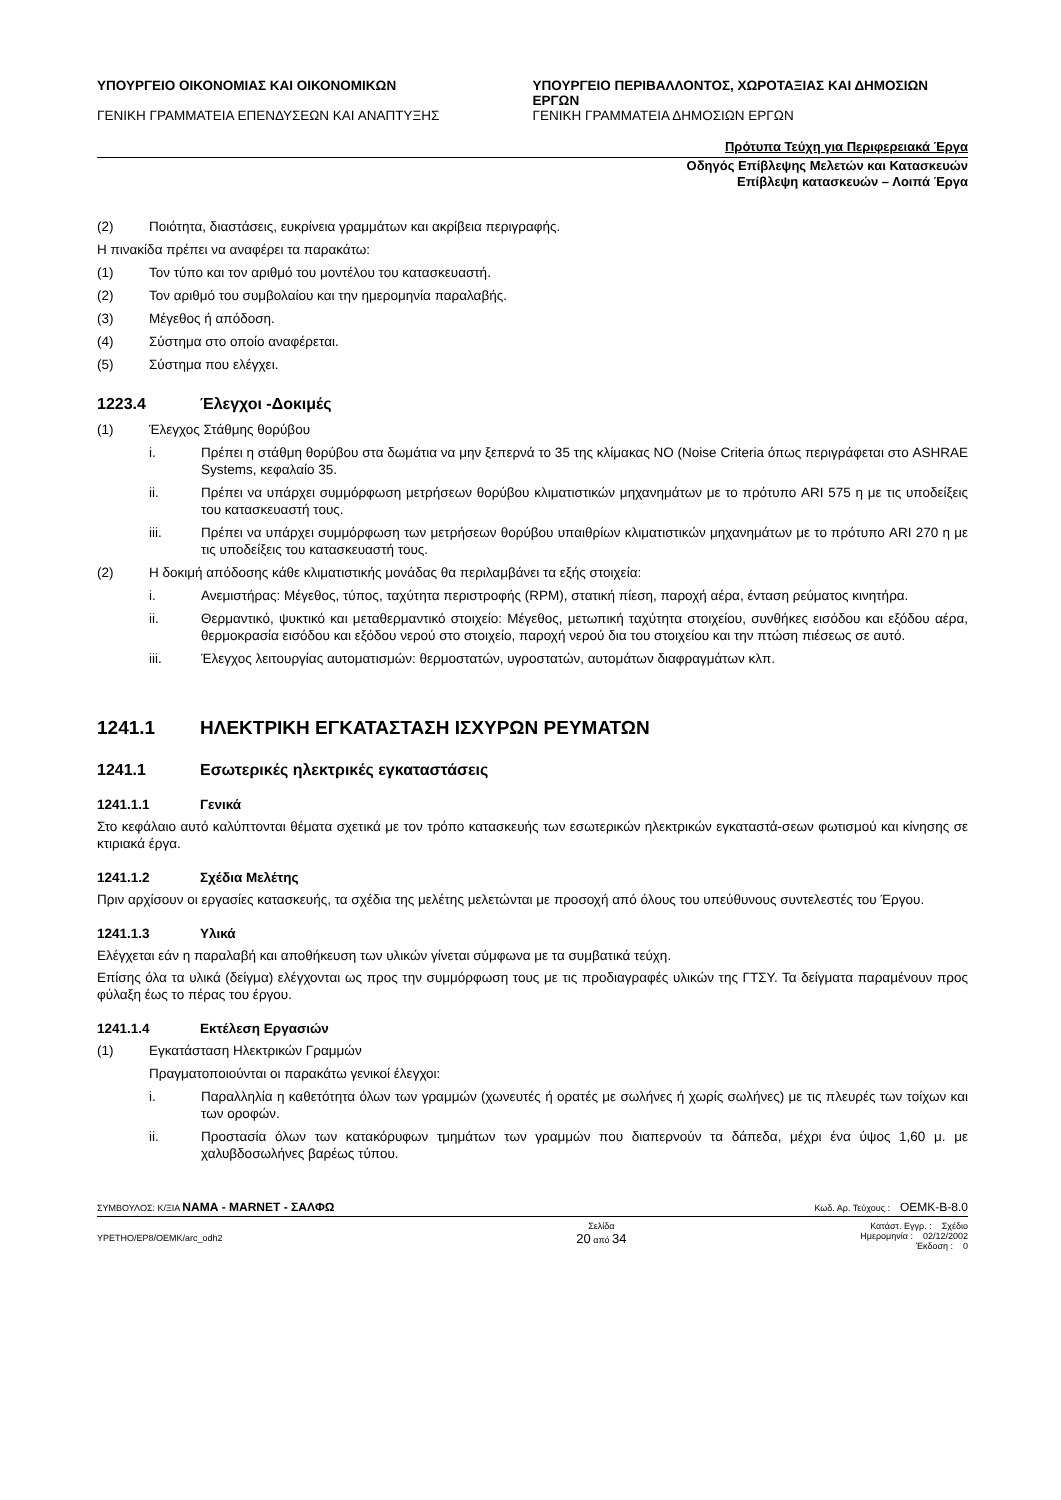ΥΠΟΥΡΓΕΙΟ ΟΙΚΟΝΟΜΙΑΣ ΚΑΙ ΟΙΚΟΝΟΜΙΚΩΝ
ΓΕΝΙΚΗ ΓΡΑΜΜΑΤΕΙΑ ΕΠΕΝΔΥΣΕΩΝ ΚΑΙ ΑΝΑΠΤΥΞΗΣ
ΥΠΟΥΡΓΕΙΟ ΠΕΡΙΒΑΛΛΟΝΤΟΣ, ΧΩΡΟΤΑΞΙΑΣ ΚΑΙ ΔΗΜΟΣΙΩΝ ΕΡΓΩΝ
ΓΕΝΙΚΗ ΓΡΑΜΜΑΤΕΙΑ ΔΗΜΟΣΙΩΝ ΕΡΓΩΝ
Πρότυπα Τεύχη για Περιφερειακά Έργα
Οδηγός Επίβλεψης Μελετών και Κατασκευών
Επίβλεψη κατασκευών – Λοιπά Έργα
(2) Ποιότητα, διαστάσεις, ευκρίνεια γραμμάτων και ακρίβεια περιγραφής.
Η πινακίδα πρέπει να αναφέρει τα παρακάτω:
(1) Τον τύπο και τον αριθμό του μοντέλου του κατασκευαστή.
(2) Τον αριθμό του συμβολαίου και την ημερομηνία παραλαβής.
(3) Μέγεθος ή απόδοση.
(4) Σύστημα στο οποίο αναφέρεται.
(5) Σύστημα που ελέγχει.
1223.4 Έλεγχοι -Δοκιμές
(1) Έλεγχος Στάθμης θορύβου
i. Πρέπει η στάθμη θορύβου στα δωμάτια να μην ξεπερνά το 35 της κλίμακας ΝΟ (Noise Criteria όπως περιγράφεται στο ASHRAE Systems, κεφαλαίο 35.
ii. Πρέπει να υπάρχει συμμόρφωση μετρήσεων θορύβου κλιματιστικών μηχανημάτων με το πρότυπο ARI 575 η με τις υποδείξεις του κατασκευαστή τους.
iii. Πρέπει να υπάρχει συμμόρφωση των μετρήσεων θορύβου υπαιθρίων κλιματιστικών μηχανημάτων με το πρότυπο ARI 270 η με τις υποδείξεις του κατασκευαστή τους.
(2) Η δοκιμή απόδοσης κάθε κλιματιστικής μονάδας θα περιλαμβάνει τα εξής στοιχεία:
i. Ανεμιστήρας: Μέγεθος, τύπος, ταχύτητα περιστροφής (RPM), στατική πίεση, παροχή αέρα, ένταση ρεύματος κινητήρα.
ii. Θερμαντικό, ψυκτικό και μεταθερμαντικό στοιχείο: Μέγεθος, μετωπική ταχύτητα στοιχείου, συνθήκες εισόδου και εξόδου αέρα, θερμοκρασία εισόδου και εξόδου νερού στο στοιχείο, παροχή νερού δια του στοιχείου και την πτώση πιέσεως σε αυτό.
iii. Έλεγχος λειτουργίας αυτοματισμών: θερμοστατών, υγροστατών, αυτομάτων διαφραγμάτων κλπ.
1241.1 ΗΛΕΚΤΡΙΚΗ ΕΓΚΑΤΑΣΤΑΣΗ ΙΣΧΥΡΩΝ ΡΕΥΜΑΤΩΝ
1241.1 Εσωτερικές ηλεκτρικές εγκαταστάσεις
1241.1.1 Γενικά
Στο κεφάλαιο αυτό καλύπτονται θέματα σχετικά με τον τρόπο κατασκευής των εσωτερικών ηλεκτρικών εγκαταστά-σεων φωτισμού και κίνησης σε κτιριακά έργα.
1241.1.2 Σχέδια Μελέτης
Πριν αρχίσουν οι εργασίες κατασκευής, τα σχέδια της μελέτης μελετώνται με προσοχή από όλους του υπεύθυνους συντελεστές του Έργου.
1241.1.3 Υλικά
Ελέγχεται εάν η παραλαβή και αποθήκευση των υλικών γίνεται σύμφωνα με τα συμβατικά τεύχη.
Επίσης όλα τα υλικά (δείγμα) ελέγχονται ως προς την συμμόρφωση τους με τις προδιαγραφές υλικών της ΓΤΣΥ. Τα δείγματα παραμένουν προς φύλαξη έως το πέρας του έργου.
1241.1.4 Εκτέλεση Εργασιών
(1) Εγκατάσταση Ηλεκτρικών Γραμμών
Πραγματοποιούνται οι παρακάτω γενικοί έλεγχοι:
i. Παραλληλία η καθετότητα όλων των γραμμών (χωνευτές ή ορατές με σωλήνες ή χωρίς σωλήνες) με τις πλευρές των τοίχων και των οροφών.
ii. Προστασία όλων των κατακόρυφων τμημάτων των γραμμών που διαπερνούν τα δάπεδα, μέχρι ένα ύψος 1,60 μ. με χαλυβδοσωλήνες βαρέως τύπου.
ΣΥΜΒΟΥΛΟΣ: Κ/ΞΙΑ ΝΑΜΑ - MARNET - ΣΑΛΦΩ Κωδ. Αρ. Τεύχους : OEMK-B-8.0
YPETHO/EP8/OEMK/arc_odh2 Σελίδα
20 από 34 Κατάστ. Εγγρ. : Σχέδιο
Ημερομηνία : 02/12/2002
Έκδοση : 0